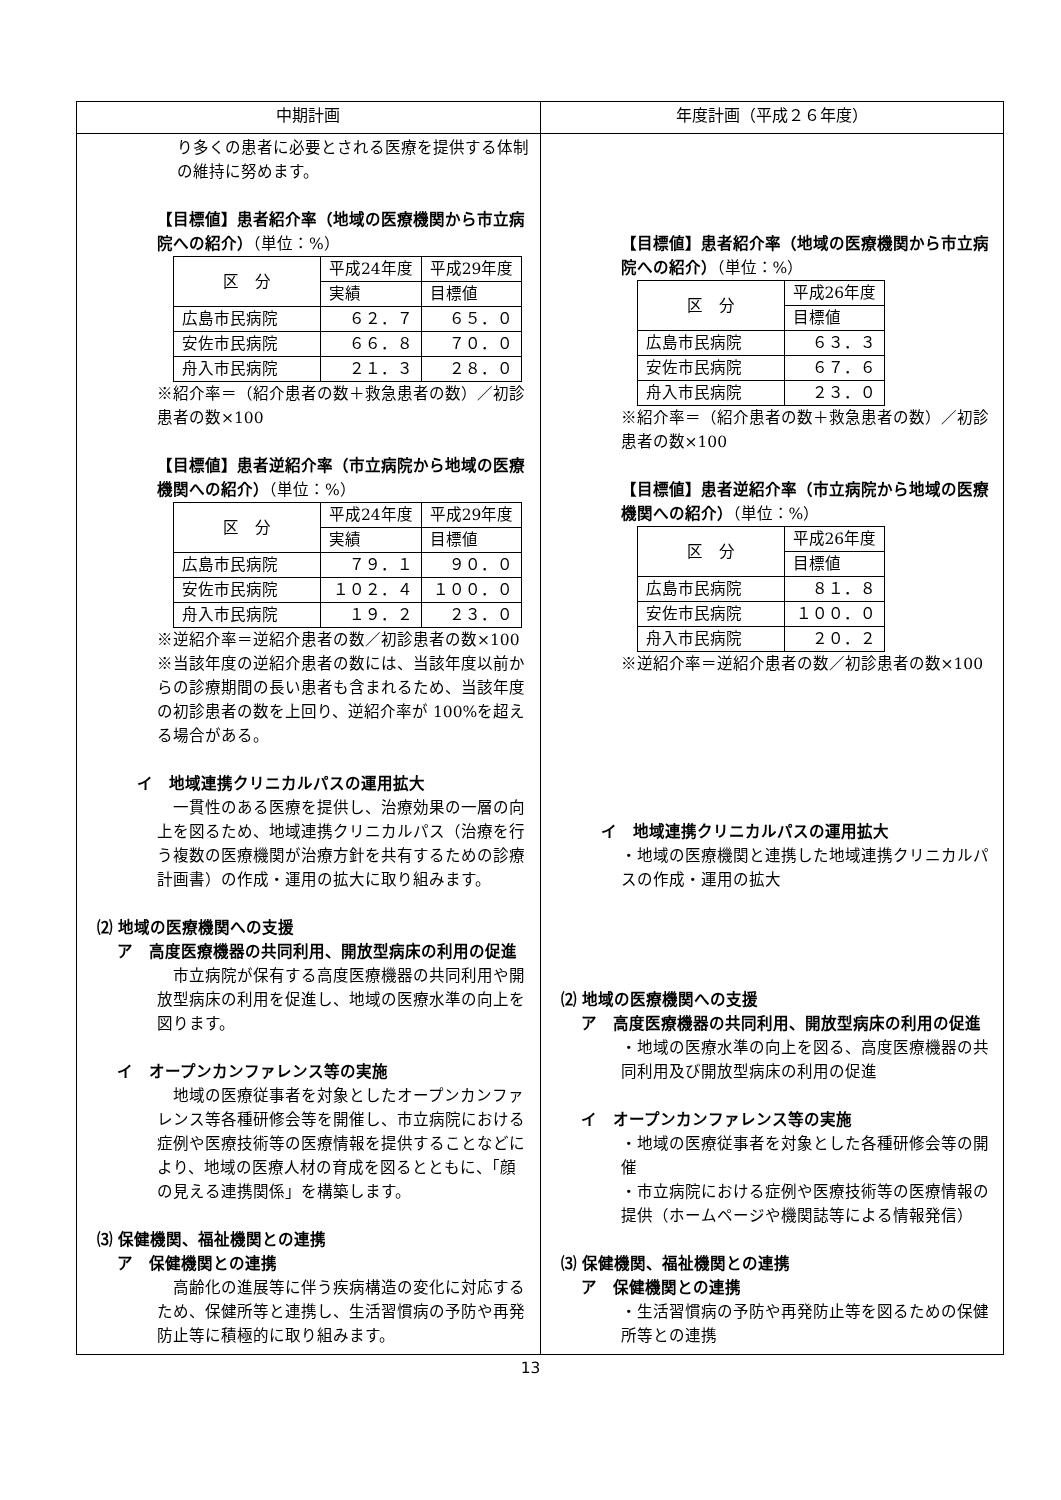| 中期計画 | 年度計画（平成２６年度） |
| --- | --- |
| り多くの患者に必要とされる医療を提供する体制の維持に努めます。 【目標値】患者紹介率（地域の医療機関から市立病院への紹介） （単位：%） / 区 分 / 平成24年度 / 平成29年度 / / / 実績 / 目標値 / / 広島市民病院 / ６２．７ / ６５．０ / / 安佐市民病院 / ６６．８ / ７０．０ / / 舟入市民病院 / ２１．３ / ２８．０ / ※紹介率＝（紹介患者の数＋救急患者の数）／初診患者の数×100 【目標値】患者逆紹介率（市立病院から地域の医療機関への紹介） （単位：%） / 区 分 / 平成24年度 / 平成29年度 / / / 実績 / 目標値 / / 広島市民病院 / ７９．１ / ９０．０ / / 安佐市民病院 / １０２．４ / １００．０ / / 舟入市民病院 / １９．２ / ２３．０ / ※逆紹介率＝逆紹介患者の数／初診患者の数×100 ※当該年度の逆紹介患者の数には、当該年度以前からの診療期間の長い患者も含まれるため、当該年度の初診患者の数を上回り、逆紹介率が 100%を超える場合がある。 イ 地域連携クリニカルパスの運用拡大 一貫性のある医療を提供し、治療効果の一層の向上を図るため、地域連携クリニカルパス（治療を行う複数の医療機関が治療方針を共有するための診療計画書）の作成・運用の拡大に取り組みます。 ⑵ 地域の医療機関への支援 ア 高度医療機器の共同利用、開放型病床の利用の促進 市立病院が保有する高度医療機器の共同利用や開放型病床の利用を促進し、地域の医療水準の向上を図ります。 イ オープンカンファレンス等の実施 地域の医療従事者を対象としたオープンカンファレンス等各種研修会等を開催し、市立病院における症例や医療技術等の医療情報を提供することなどにより、地域の医療人材の育成を図るとともに、「顔の見える連携関係」を構築します。 ⑶ 保健機関、福祉機関との連携 ア 保健機関との連携 高齢化の進展等に伴う疾病構造の変化に対応するため、保健所等と連携し、生活習慣病の予防や再発防止等に積極的に取り組みます。 | 【目標値】患者紹介率（地域の医療機関から市立病院への紹介） （単位：%） / 区 分 / 平成26年度 / / / 目標値 / / 広島市民病院 / ６３．３ / / 安佐市民病院 / ６７．６ / / 舟入市民病院 / ２３．０ / ※紹介率＝（紹介患者の数＋救急患者の数）／初診患者の数×100 【目標値】患者逆紹介率（市立病院から地域の医療機関への紹介） （単位：%） / 区 分 / 平成26年度 / / / 目標値 / / 広島市民病院 / ８１．８ / / 安佐市民病院 / １００．０ / / 舟入市民病院 / ２０．２ / ※逆紹介率＝逆紹介患者の数／初診患者の数×100 イ 地域連携クリニカルパスの運用拡大 ・地域の医療機関と連携した地域連携クリニカルパスの作成・運用の拡大 ⑵ 地域の医療機関への支援 ア 高度医療機器の共同利用、開放型病床の利用の促進 ・地域の医療水準の向上を図る、高度医療機器の共同利用及び開放型病床の利用の促進 イ オープンカンファレンス等の実施 ・地域の医療従事者を対象とした各種研修会等の開催 ・市立病院における症例や医療技術等の医療情報の提供（ホームページや機関誌等による情報発信） ⑶ 保健機関、福祉機関との連携 ア 保健機関との連携 ・生活習慣病の予防や再発防止等を図るための保健所等との連携 |
13